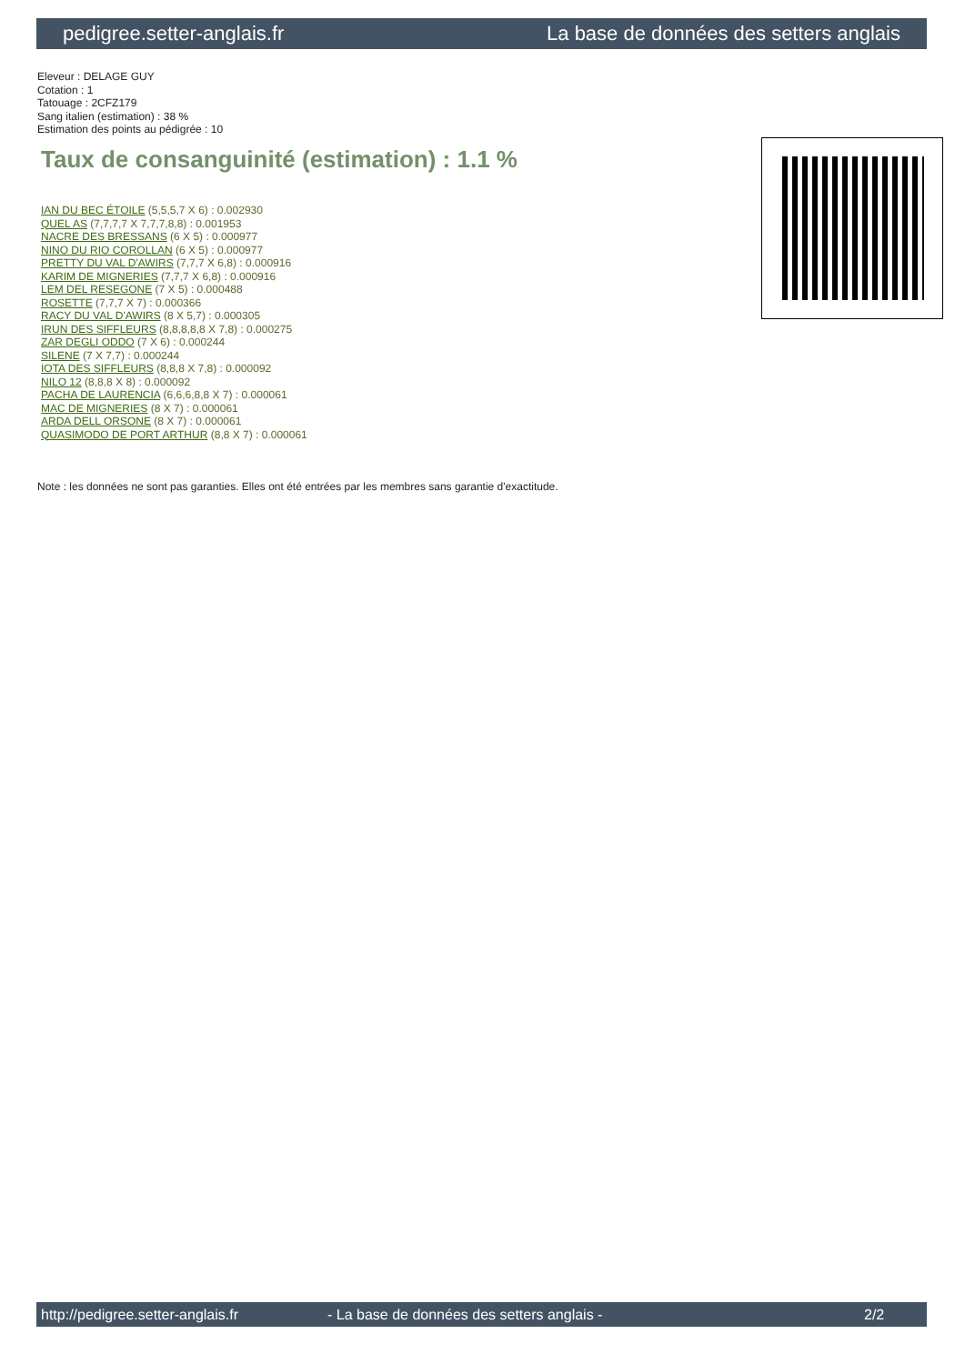pedigree.setter-anglais.fr La base de données des setters anglais
Eleveur : DELAGE GUY
Cotation : 1
Tatouage : 2CFZ179
Sang italien (estimation) : 38 %
Estimation des points au pédigrée : 10
Taux de consanguinité (estimation) : 1.1 %
IAN DU BEC ÉTOILE (5,5,5,7 X 6) : 0.002930
QUEL AS (7,7,7,7 X 7,7,7,8,8) : 0.001953
NACRE DES BRESSANS (6 X 5) : 0.000977
NINO DU RIO COROLLAN (6 X 5) : 0.000977
PRETTY DU VAL D'AWIRS (7,7,7 X 6,8) : 0.000916
KARIM DE MIGNERIES (7,7,7 X 6,8) : 0.000916
LEM DEL RESEGONE (7 X 5) : 0.000488
ROSETTE (7,7,7 X 7) : 0.000366
RACY DU VAL D'AWIRS (8 X 5,7) : 0.000305
IRUN DES SIFFLEURS (8,8,8,8,8 X 7,8) : 0.000275
ZAR DEGLI ODDO (7 X 6) : 0.000244
SILENE (7 X 7,7) : 0.000244
IOTA DES SIFFLEURS (8,8,8 X 7,8) : 0.000092
NILO 12 (8,8,8 X 8) : 0.000092
PACHA DE LAURENCIA (6,6,6,8,8 X 7) : 0.000061
MAC DE MIGNERIES (8 X 7) : 0.000061
ARDA DELL ORSONE (8 X 7) : 0.000061
QUASIMODO DE PORT ARTHUR (8,8 X 7) : 0.000061
Note : les données ne sont pas garanties. Elles ont été entrées par les membres sans garantie d'exactitude.
http://pedigree.setter-anglais.fr - La base de données des setters anglais - 2/2